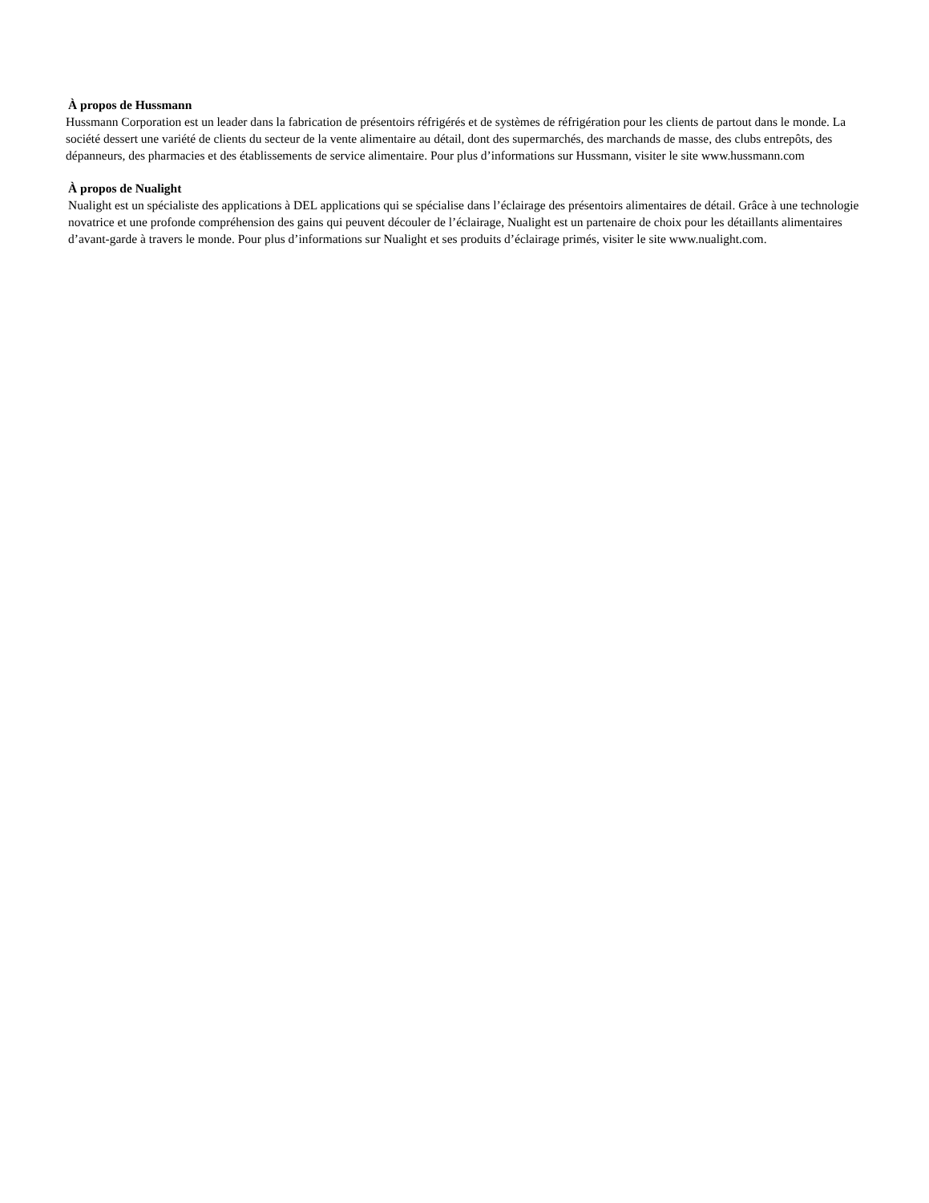À propos de Hussmann
Hussmann Corporation est un leader dans la fabrication de présentoirs réfrigérés et de systèmes de réfrigération pour les clients de partout dans le monde. La société dessert une variété de clients du secteur de la vente alimentaire au détail, dont des supermarchés, des marchands de masse, des clubs entrepôts, des dépanneurs, des pharmacies et des établissements de service alimentaire. Pour plus d’informations sur Hussmann, visiter le site www.hussmann.com
À propos de Nualight
Nualight est un spécialiste des applications à DEL applications qui se spécialise dans l’éclairage des présentoirs alimentaires de détail. Grâce à une technologie novatrice et une profonde compréhension des gains qui peuvent découler de l’éclairage, Nualight est un partenaire de choix pour les détaillants alimentaires d’avant-garde à travers le monde. Pour plus d’informations sur Nualight et ses produits d’éclairage primés, visiter le site www.nualight.com.